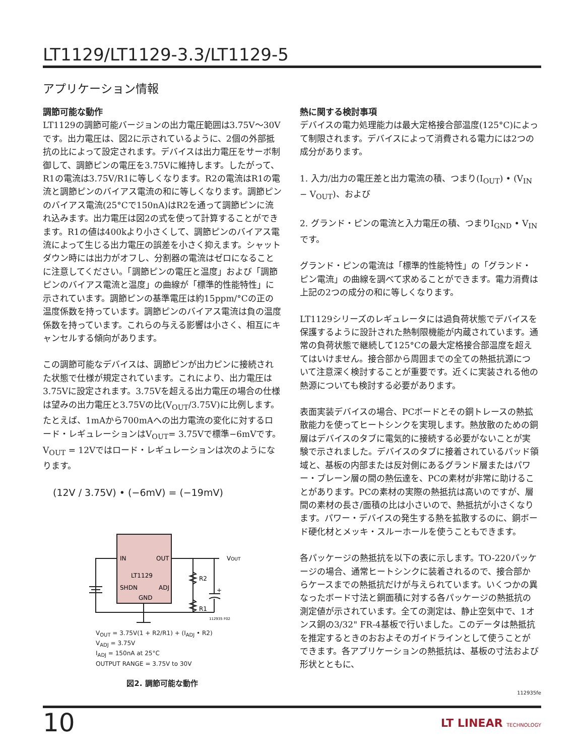LT1129/LT1129-3.3/LT1129-5
アプリケーション情報
調節可能な動作
LT1129の調節可能バージョンの出力電圧範囲は3.75V～30Vです。出力電圧は、図2に示されているように、2個の外部抵抗の比によって設定されます。デバイスは出力電圧をサーボ制御して、調節ピンの電圧を3.75Vに維持します。したがって、R1の電流は3.75V/R1に等しくなります。R2の電流はR1の電流と調節ピンのバイアス電流の和に等しくなります。調節ピンのバイアス電流(25°Cで150nA)はR2を通って調節ピンに流れ込みます。出力電圧は図2の式を使って計算することができます。R1の値は400kより小さくして、調節ピンのバイアス電流によって生じる出力電圧の誤差を小さく抑えます。シャットダウン時には出力がオフし、分割器の電流はゼロになることに注意してください。「調節ピンの電圧と温度」および「調節ピンのバイアス電流と温度」の曲線が「標準的性能特性」に示されています。調節ピンの基準電圧は約15ppm/°Cの正の温度係数を持っています。調節ピンのバイアス電流は負の温度係数を持っています。これらの与える影響は小さく、相互にキャンセルする傾向があります。
この調節可能なデバイスは、調節ピンが出力ピンに接続された状態で仕様が規定されています。これにより、出力電圧は3.75Vに設定されます。3.75Vを超える出力電圧の場合の仕様は望みの出力電圧と3.75Vの比(V<sub>OUT</sub>/3.75V)に比例します。たとえば、1mAから700mAへの出力電流の変化に対するロード・レギュレーションはV<sub>OUT</sub>= 3.75Vで標準−6mVです。V<sub>OUT</sub> = 12Vではロード・レギュレーションは次のようになります。
(12V / 3.75V) • (−6mV) = (−19mV)
IN
OUT
LT1129
SHDN
ADJ
GND
R2
R1
+
VOUT
112935 F02
V<sub>OUT</sub> = 3.75V(1 + R2/R1) + (I<sub>ADJ</sub> • R2)
V<sub>ADJ</sub> = 3.75V
I<sub>ADJ</sub> = 150nA at 25°C
OUTPUT RANGE = 3.75V to 30V
図2. 調節可能な動作
熱に関する検討事項
デバイスの電力処理能力は最大定格接合部温度(125°C)によって制限されます。デバイスによって消費される電力には2つの成分があります。
1. 入力/出力の電圧差と出力電流の積、つまり(I<sub>OUT</sub>) • (V<sub>IN</sub> − V<sub>OUT</sub>)、および
2. グランド・ピンの電流と入力電圧の積、つまりI<sub>GND</sub> • V<sub>IN</sub>です。
グランド・ピンの電流は「標準的性能特性」の「グランド・ピン電流」の曲線を調べて求めることができます。電力消費は上記の2つの成分の和に等しくなります。
LT1129シリーズのレギュレータには過負荷状態でデバイスを保護するように設計された熱制限機能が内蔵されています。通常の負荷状態で継続して125°Cの最大定格接合部温度を超えてはいけません。接合部から周囲までの全ての熱抵抗源について注意深く検討することが重要です。近くに実装される他の熱源についても検討する必要があります。
表面実装デバイスの場合、PCボードとその銅トレースの熱拡散能力を使ってヒートシンクを実現します。熱放散のための銅層はデバイスのタブに電気的に接続する必要がないことが実験で示されました。デバイスのタブに接着されているパッド領域と、基板の内部または反対側にあるグランド層またはパワー・プレーン層の間の熱伝達を、PCの素材が非常に助けることがあります。PCの素材の実際の熱抵抗は高いのですが、層間の素材の長さ/面積の比は小さいので、熱抵抗が小さくなります。パワー・デバイスの発生する熱を拡散するのに、銅ボード硬化材とメッキ・スルーホールを使うこともできます。
各パッケージの熱抵抗を以下の表に示します。TO-220パッケージの場合、通常ヒートシンクに装着されるので、接合部からケースまでの熱抵抗だけが与えられています。いくつかの異なったボード寸法と銅面積に対する各パッケージの熱抵抗の測定値が示されています。全ての測定は、静止空気中で、1オンス銅の3/32" FR-4基板で行いました。このデータは熱抵抗を推定するときのおおよそのガイドラインとして使うことができます。各アプリケーションの熱抵抗は、基板の寸法および形状とともに、
112935fe
10 LT LINEAR TECHNOLOGY